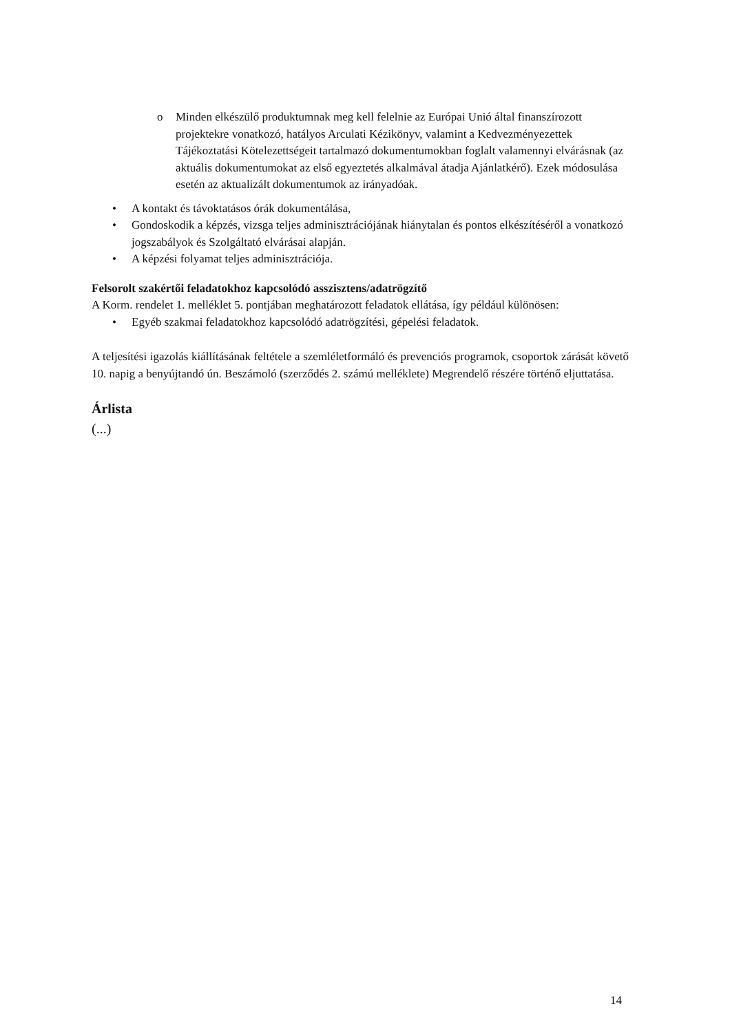o Minden elkészülő produktumnak meg kell felelnie az Európai Unió által finanszírozott projektekre vonatkozó, hatályos Arculati Kézikönyv, valamint a Kedvezményezettek Tájékoztatási Kötelezettségeit tartalmazó dokumentumokban foglalt valamennyi elvárásnak (az aktuális dokumentumokat az első egyeztetés alkalmával átadja Ajánlatkérő). Ezek módosulása esetén az aktualizált dokumentumok az irányadóak.
• A kontakt és távoktatásos órák dokumentálása,
• Gondoskodik a képzés, vizsga teljes adminisztrációjának hiánytalan és pontos elkészítéséről a vonatkozó jogszabályok és Szolgáltató elvárásai alapján.
• A képzési folyamat teljes adminisztrációja.
Felsorolt szakértői feladatokhoz kapcsolódó asszisztens/adatrögzítő
A Korm. rendelet 1. melléklet 5. pontjában meghatározott feladatok ellátása, így például különösen:
• Egyéb szakmai feladatokhoz kapcsolódó adatrögzítési, gépelési feladatok.
A teljesítési igazolás kiállításának feltétele a szemléletformáló és prevenciós programok, csoportok zárását követő 10. napig a benyújtandó ún. Beszámoló (szerződés 2. számú melléklete) Megrendelő részére történő eljuttatása.
Árlista
(...)
14